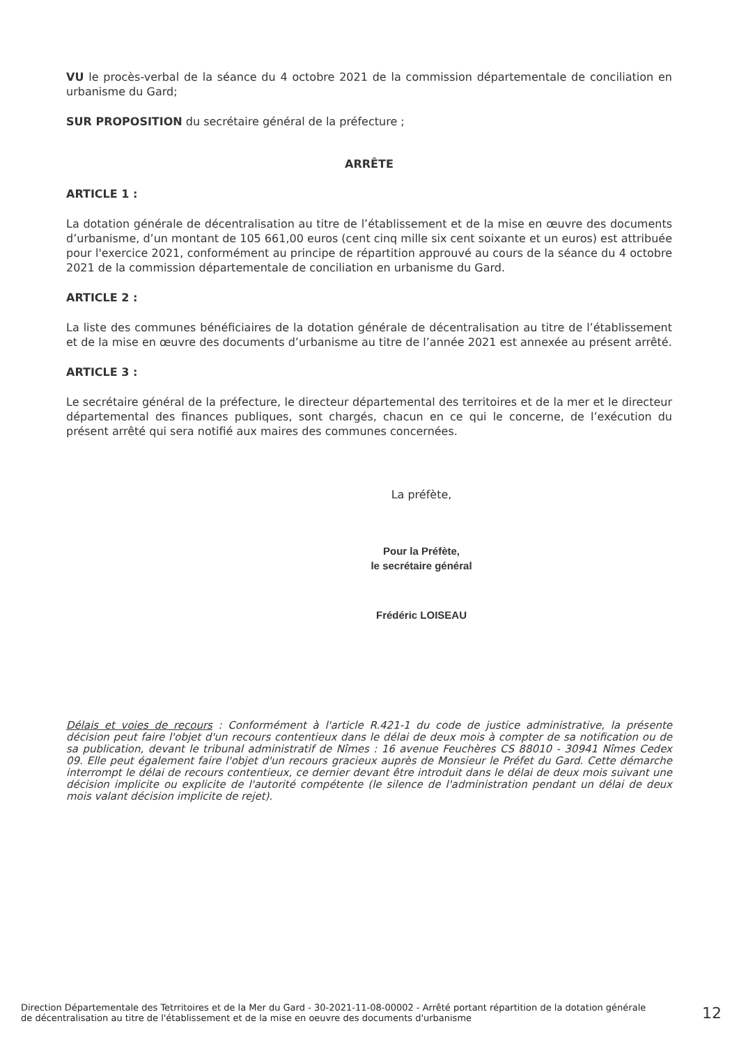VU le procès-verbal de la séance du 4 octobre 2021 de la commission départementale de conciliation en urbanisme du Gard;
SUR PROPOSITION du secrétaire général de la préfecture ;
ARRÊTE
ARTICLE 1 :
La dotation générale de décentralisation au titre de l’établissement et de la mise en œuvre des documents d’urbanisme, d’un montant de 105 661,00 euros (cent cinq mille six cent soixante et un euros) est attribuée pour l'exercice 2021, conformément au principe de répartition approuvé au cours de la séance du 4 octobre 2021 de la commission départementale de conciliation en urbanisme du Gard.
ARTICLE 2 :
La liste des communes bénéficiaires de la dotation générale de décentralisation au titre de l’établissement et de la mise en œuvre des documents d’urbanisme au titre de l’année 2021 est annexée au présent arrêté.
ARTICLE 3 :
Le secrétaire général de la préfecture, le directeur départemental des territoires et de la mer et le directeur départemental des finances publiques, sont chargés, chacun en ce qui le concerne, de l’exécution du présent arrêté qui sera notifié aux maires des communes concernées.
La préfète,
Pour la Préfète,
le secrétaire général
Frédéric LOISEAU
Délais et voies de recours : Conformément à l'article R.421-1 du code de justice administrative, la présente décision peut faire l'objet d'un recours contentieux dans le délai de deux mois à compter de sa notification ou de sa publication, devant le tribunal administratif de Nîmes : 16 avenue Feuchères CS 88010 - 30941 Nîmes Cedex 09. Elle peut également faire l'objet d'un recours gracieux auprès de Monsieur le Préfet du Gard. Cette démarche interrompt le délai de recours contentieux, ce dernier devant être introduit dans le délai de deux mois suivant une décision implicite ou explicite de l'autorité compétente (le silence de l'administration pendant un délai de deux mois valant décision implicite de rejet).
Direction Départementale des Tetrritoires et de la Mer du Gard - 30-2021-11-08-00002 - Arrêté portant répartition de la dotation générale de décentralisation au titre de l'établissement et de la mise en oeuvre des documents d'urbanisme
12